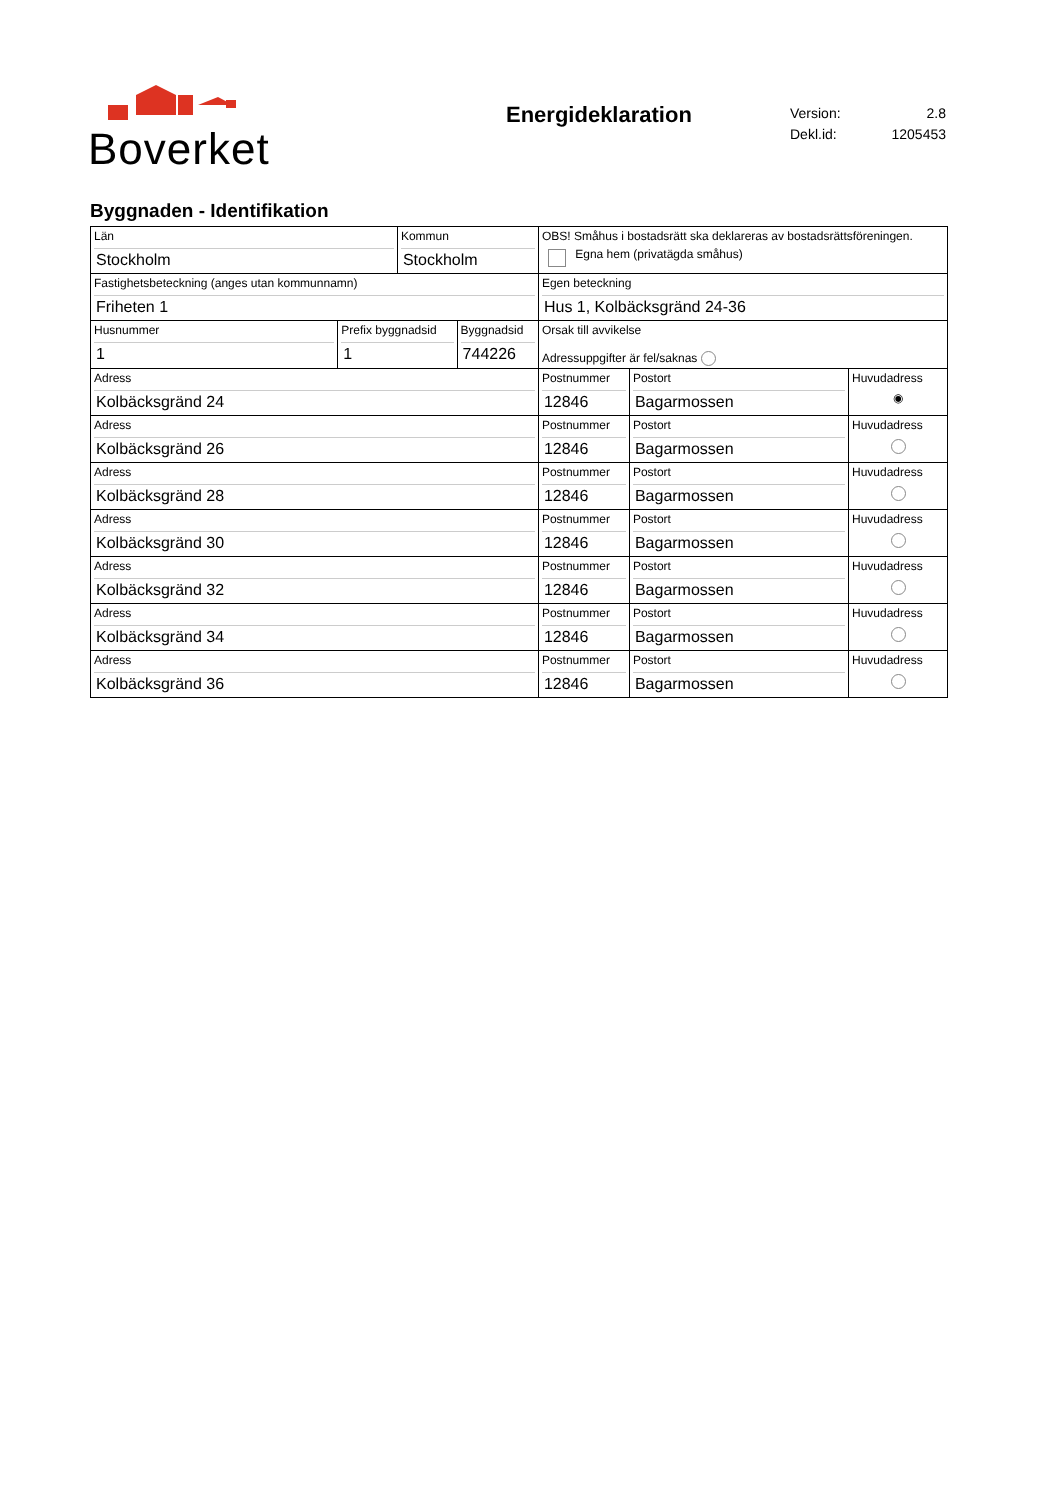Boverket
Energideklaration
| Version: | 2.8 |
| Dekl.id: | 1205453 |
Byggnaden - Identifikation
| Län Stockholm | | Kommun Stockholm | | OBS! Småhus i bostadsrätt ska deklareras av bostadsrättsföreningen. Egna hem (privatägda småhus) | | |
| Fastighetsbeteckning (anges utan kommunnamn) Friheten 1 | | | | Egen beteckning Hus 1, Kolbäcksgränd 24-36 | | |
| Husnummer 1 | Prefix byggnadsid 1 | | Byggnadsid 744226 | Orsak till avvikelse Adressuppgifter är fel/saknas | | |
| Adress Kolbäcksgränd 24 | | | | Postnummer 12846 | Postort Bagarmossen | Huvudadress ◉ |
| Adress Kolbäcksgränd 26 | | | | Postnummer 12846 | Postort Bagarmossen | Huvudadress |
| Adress Kolbäcksgränd 28 | | | | Postnummer 12846 | Postort Bagarmossen | Huvudadress |
| Adress Kolbäcksgränd 30 | | | | Postnummer 12846 | Postort Bagarmossen | Huvudadress |
| Adress Kolbäcksgränd 32 | | | | Postnummer 12846 | Postort Bagarmossen | Huvudadress |
| Adress Kolbäcksgränd 34 | | | | Postnummer 12846 | Postort Bagarmossen | Huvudadress |
| Adress Kolbäcksgränd 36 | | | | Postnummer 12846 | Postort Bagarmossen | Huvudadress |